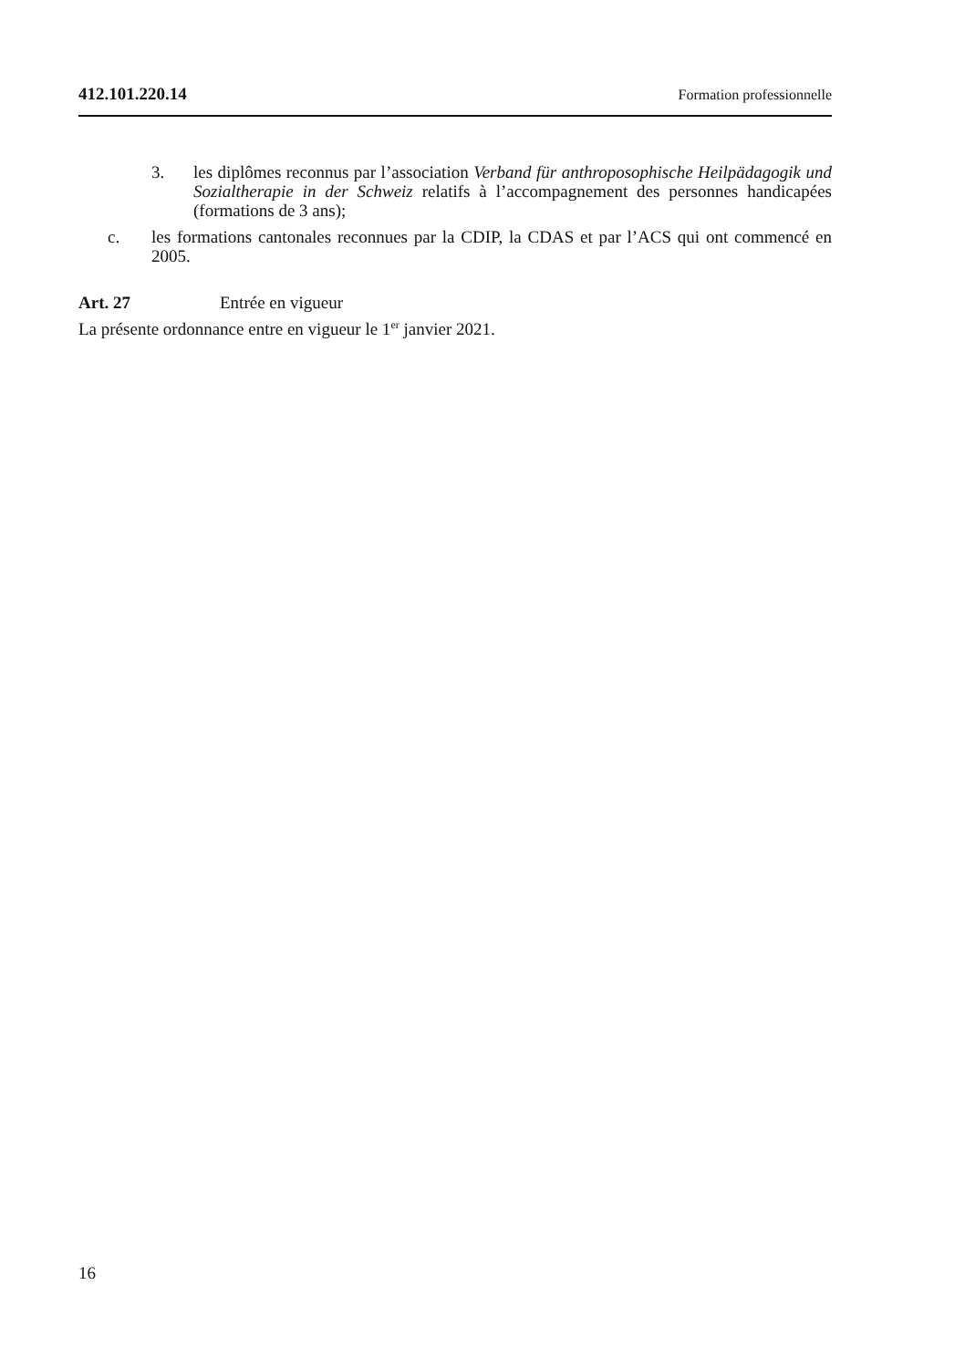412.101.220.14 Formation professionnelle
3. les diplômes reconnus par l’association Verband für anthroposophische Heilpädagogik und Sozialtherapie in der Schweiz relatifs à l’accompagnement des personnes handicapées (formations de 3 ans);
c. les formations cantonales reconnues par la CDIP, la CDAS et par l’ACS qui ont commencé en 2005.
Art. 27 Entrée en vigueur
La présente ordonnance entre en vigueur le 1<sup>er</sup> janvier 2021.
16